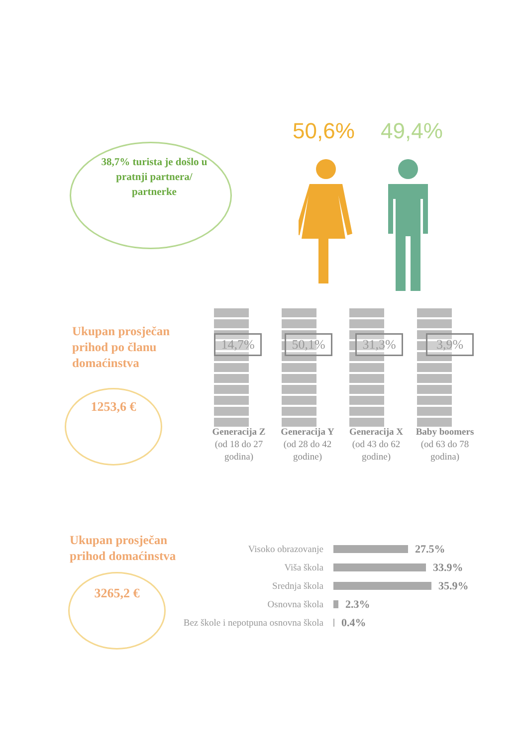50,6% 49,4%
38,7% turista je došlo u pratnji partnera/ partnerke
Ukupan prosječan
prihod po članu
domaćinstva
1253,6 €
14,7% 50,1% 31,3% 3,9%
Generacija Z (od 18 do 27 godina)
Generacija Y (od 28 do 42 godine)
Generacija X (od 43 do 62 godine)
Baby boomers (od 63 do 78 godina)
Ukupan prosječan
prihod domaćinstva
3265,2 €
Visoko obrazovanje
27.5%
Viša škola
33.9%
Srednja škola
35.9%
Osnovna škola
2.3%
Bez škole i nepotpuna osnovna škola
0.4%